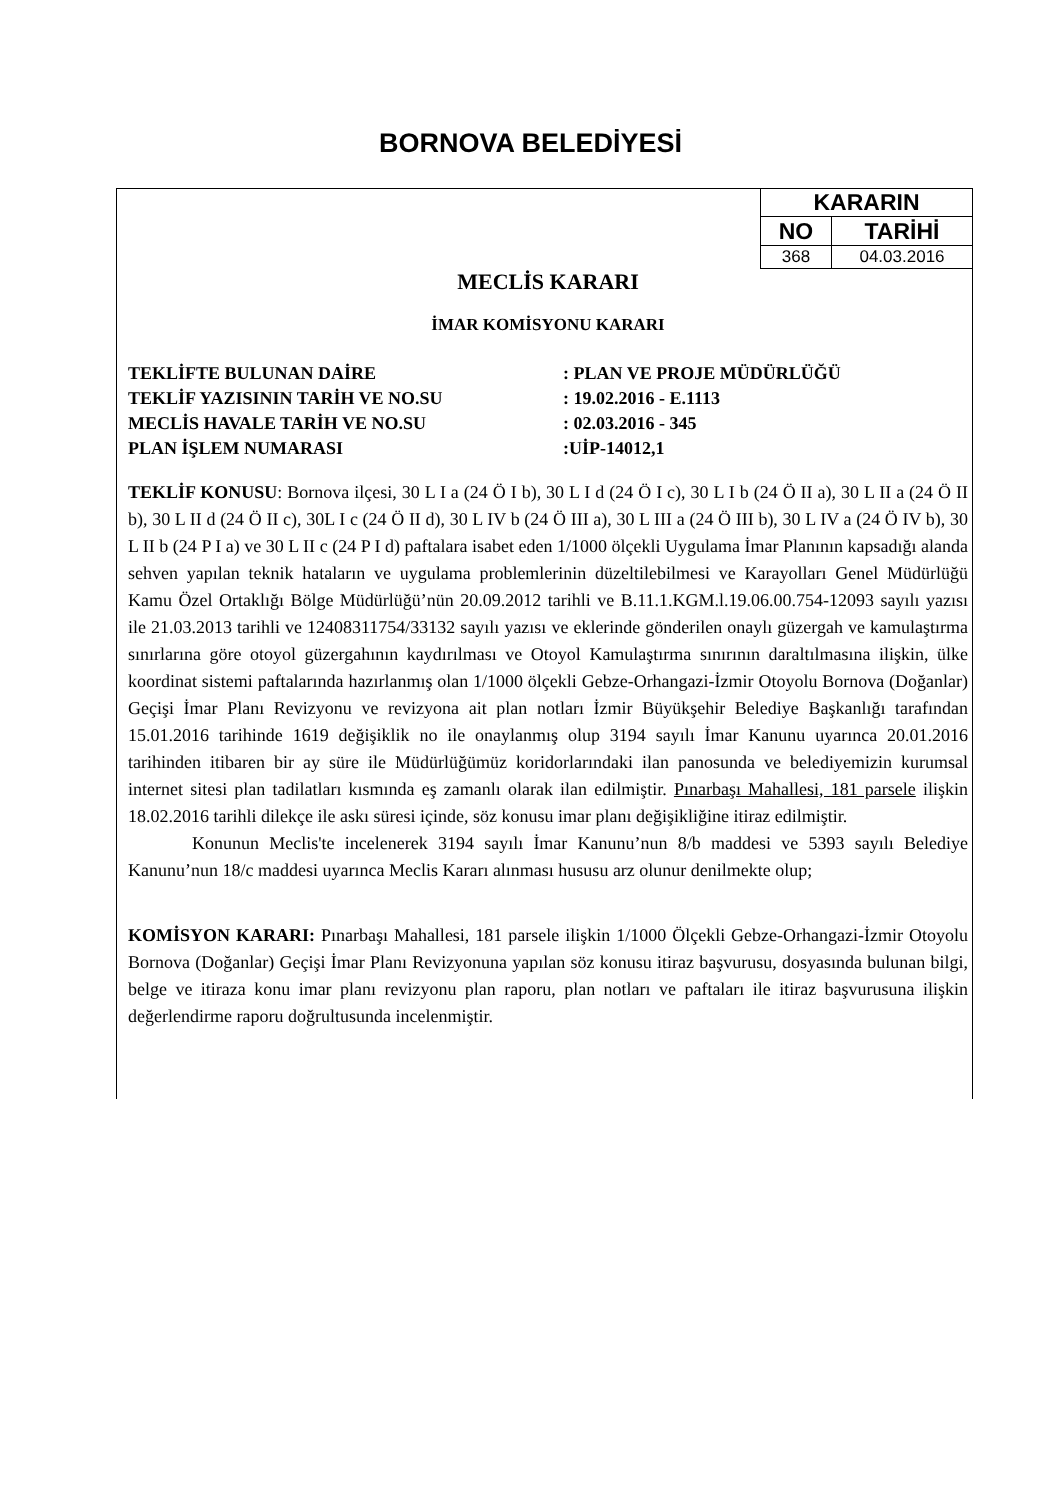BORNOVA BELEDİYESİ
| KARARIN | |
| --- | --- |
| NO | TARİHİ |
| 368 | 04.03.2016 |
MECLİS KARARI
İMAR KOMİSYONU KARARI
TEKLİFTE BULUNAN DAİRE: PLAN VE PROJE MÜDÜRLÜĞÜ
TEKLİF YAZISININ TARİH VE NO.SU: 19.02.2016 - E.1113
MECLİS HAVALE TARİH VE NO.SU: 02.03.2016 - 345
PLAN İŞLEM NUMARASI:UİP-14012,1
TEKLİF KONUSU: Bornova ilçesi, 30 L I a (24 Ö I b), 30 L I d (24 Ö I c), 30 L I b (24 Ö II a), 30 L II a (24 Ö II b), 30 L II d (24 Ö II c), 30L I c (24 Ö II d), 30 L IV b (24 Ö III a), 30 L III a (24 Ö III b), 30 L IV a (24 Ö IV b), 30 L II b (24 P I a) ve 30 L II c (24 P I d) paftalara isabet eden 1/1000 ölçekli Uygulama İmar Planının kapsadığı alanda sehven yapılan teknik hataların ve uygulama problemlerinin düzeltilebilmesi ve Karayolları Genel Müdürlüğü Kamu Özel Ortaklığı Bölge Müdürlüğü’nün 20.09.2012 tarihli ve B.11.1.KGM.l.19.06.00.754-12093 sayılı yazısı ile 21.03.2013 tarihli ve 12408311754/33132 sayılı yazısı ve eklerinde gönderilen onaylı güzergah ve kamulaştırma sınırlarına göre otoyol güzergahının kaydırılması ve Otoyol Kamulaştırma sınırının daraltılmasına ilişkin, ülke koordinat sistemi paftalarında hazırlanmış olan 1/1000 ölçekli Gebze-Orhangazi-İzmir Otoyolu Bornova (Doğanlar) Geçişi İmar Planı Revizyonu ve revizyona ait plan notları İzmir Büyükşehir Belediye Başkanlığı tarafından 15.01.2016 tarihinde 1619 değişiklik no ile onaylanmış olup 3194 sayılı İmar Kanunu uyarınca 20.01.2016 tarihinden itibaren bir ay süre ile Müdürlüğümüz koridorlarındaki ilan panosunda ve belediyemizin kurumsal internet sitesi plan tadilatları kısmında eş zamanlı olarak ilan edilmiştir. Pınarbaşı Mahallesi, 181 parsele ilişkin 18.02.2016 tarihli dilekçe ile askı süresi içinde, söz konusu imar planı değişikliğine itiraz edilmiştir.
Konunun Meclis'te incelenerek 3194 sayılı İmar Kanunu’nun 8/b maddesi ve 5393 sayılı Belediye Kanunu’nun 18/c maddesi uyarınca Meclis Kararı alınması hususu arz olunur denilmekte olup;
KOMİSYON KARARI: Pınarbaşı Mahallesi, 181 parsele ilişkin 1/1000 Ölçekli Gebze-Orhangazi-İzmir Otoyolu Bornova (Doğanlar) Geçişi İmar Planı Revizyonuna yapılan söz konusu itiraz başvurusu, dosyasında bulunan bilgi, belge ve itiraza konu imar planı revizyonu plan raporu, plan notları ve paftaları ile itiraz başvurusuna ilişkin değerlendirme raporu doğrultusunda incelenmiştir.